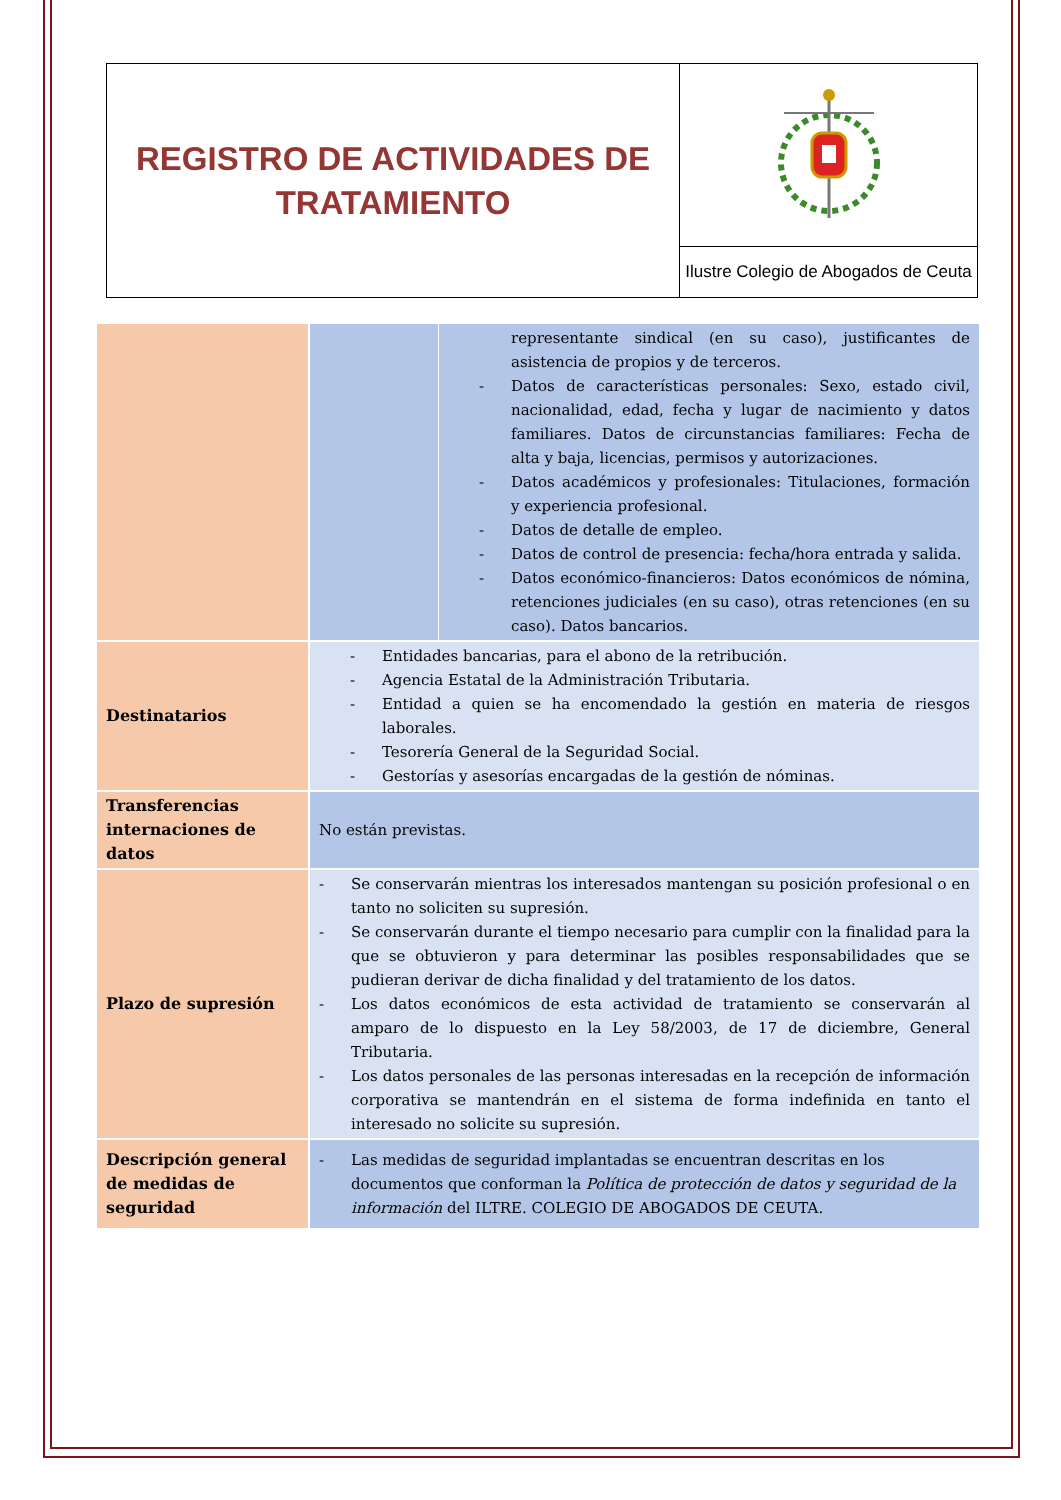| REGISTRO DE ACTIVIDADES DE TRATAMIENTO | |
| | Ilustre Colegio de Abogados de Ceuta |
| | | representante sindical (en su caso), justificantes de asistencia de propios y de terceros. - Datos de características personales: Sexo, estado civil, nacionalidad, edad, fecha y lugar de nacimiento y datos familiares. Datos de circunstancias familiares: Fecha de alta y baja, licencias, permisos y autorizaciones. - Datos académicos y profesionales: Titulaciones, formación y experiencia profesional. - Datos de detalle de empleo. - Datos de control de presencia: fecha/hora entrada y salida. - Datos económico-financieros: Datos económicos de nómina, retenciones judiciales (en su caso), otras retenciones (en su caso). Datos bancarios. |
| Destinatarios | - Entidades bancarias, para el abono de la retribución. - Agencia Estatal de la Administración Tributaria. - Entidad a quien se ha encomendado la gestión en materia de riesgos laborales. - Tesorería General de la Seguridad Social. - Gestorías y asesorías encargadas de la gestión de nóminas. | |
| Transferencias internaciones de datos | No están previstas. | |
| Plazo de supresión | - Se conservarán mientras los interesados mantengan su posición profesional o en tanto no soliciten su supresión. - Se conservarán durante el tiempo necesario para cumplir con la finalidad para la que se obtuvieron y para determinar las posibles responsabilidades que se pudieran derivar de dicha finalidad y del tratamiento de los datos. - Los datos económicos de esta actividad de tratamiento se conservarán al amparo de lo dispuesto en la Ley 58/2003, de 17 de diciembre, General Tributaria. - Los datos personales de las personas interesadas en la recepción de información corporativa se mantendrán en el sistema de forma indefinida en tanto el interesado no solicite su supresión. | |
| Descripción general de medidas de seguridad | - Las medidas de seguridad implantadas se encuentran descritas en los documentos que conforman la Política de protección de datos y seguridad de la información del ILTRE. COLEGIO DE ABOGADOS DE CEUTA. | |